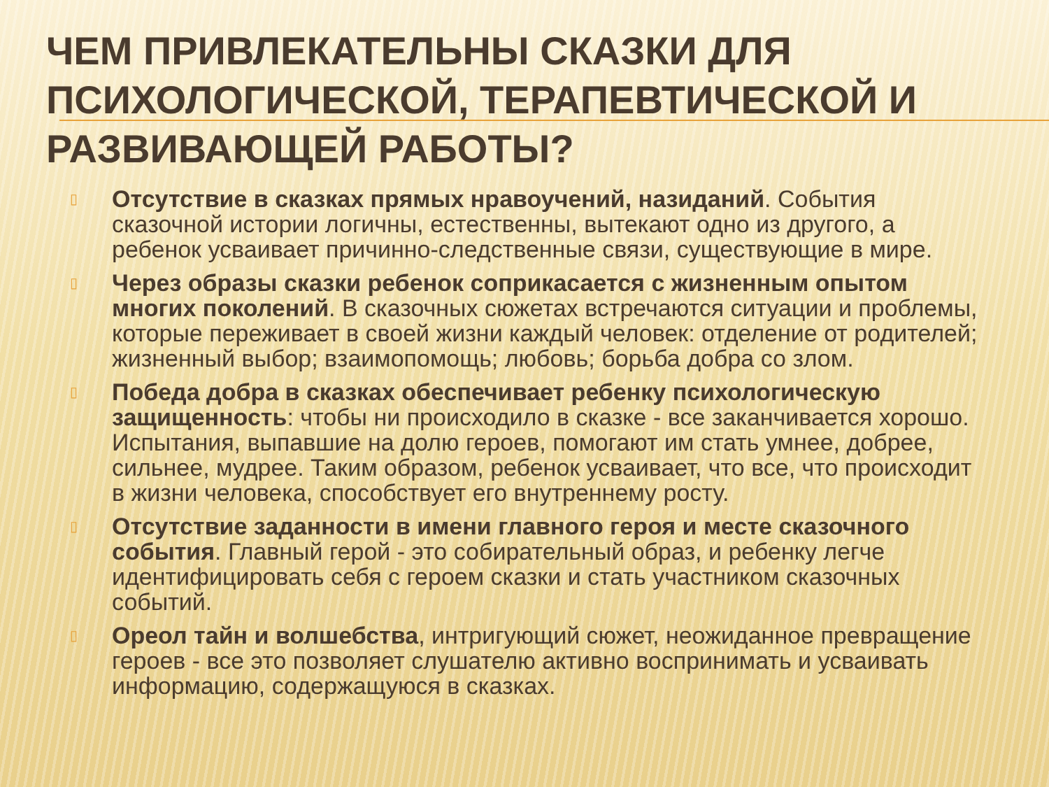ЧЕМ ПРИВЛЕКАТЕЛЬНЫ СКАЗКИ ДЛЯ ПСИХОЛОГИЧЕСКОЙ, ТЕРАПЕВТИЧЕСКОЙ И РАЗВИВАЮЩЕЙ РАБОТЫ?
▯ Отсутствие в сказках прямых нравоучений, назиданий. События сказочной истории логичны, естественны, вытекают одно из другого, а ребенок усваивает причинно-следственные связи, существующие в мире.
▯ Через образы сказки ребенок соприкасается с жизненным опытом многих поколений. В сказочных сюжетах встречаются ситуации и проблемы, которые переживает в своей жизни каждый человек: отделение от родителей; жизненный выбор; взаимопомощь; любовь; борьба добра со злом.
▯ Победа добра в сказках обеспечивает ребенку психологическую защищенность: чтобы ни происходило в сказке - все заканчивается хорошо. Испытания, выпавшие на долю героев, помогают им стать умнее, добрее, сильнее, мудрее. Таким образом, ребенок усваивает, что все, что происходит в жизни человека, способствует его внутреннему росту.
▯ Отсутствие заданности в имени главного героя и месте сказочного события. Главный герой - это собирательный образ, и ребенку легче идентифицировать себя с героем сказки и стать участником сказочных событий.
▯ Ореол тайн и волшебства, интригующий сюжет, неожиданное превращение героев - все это позволяет слушателю активно воспринимать и усваивать информацию, содержащуюся в сказках.